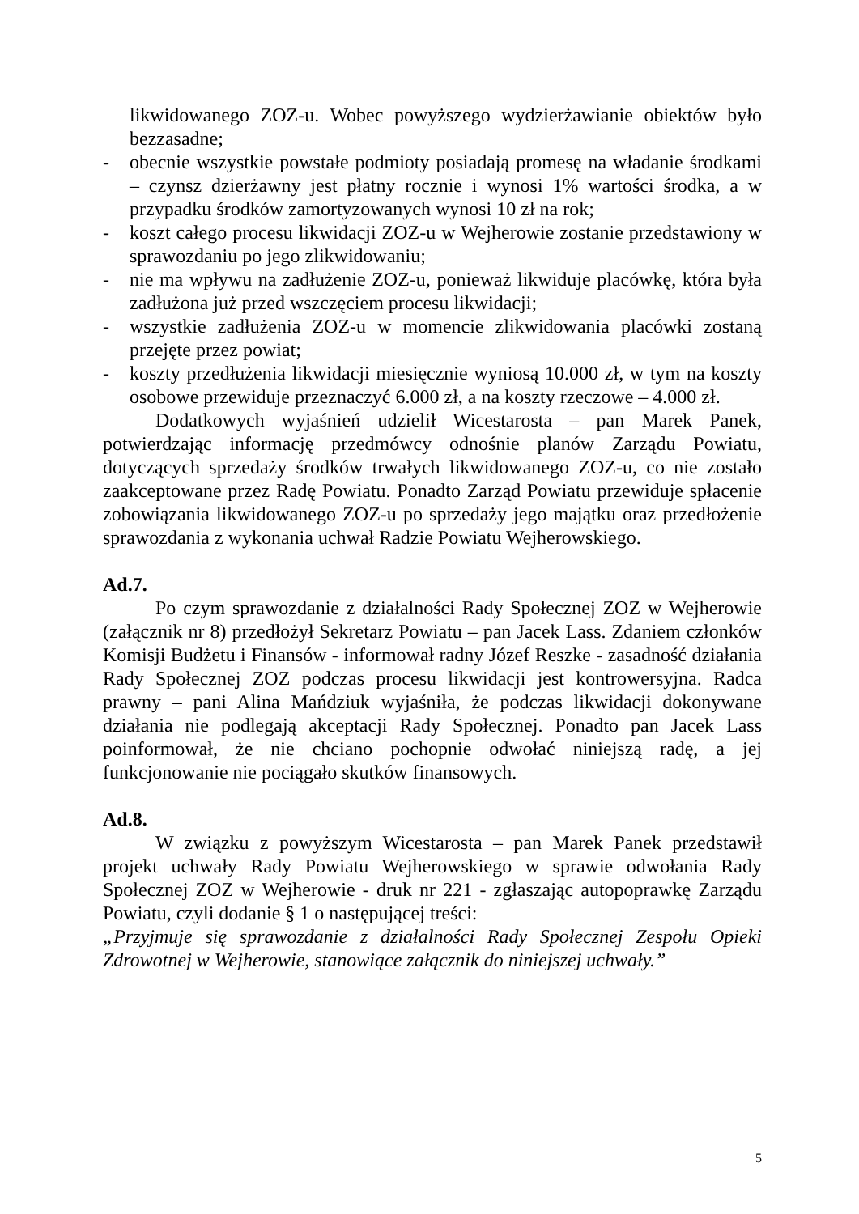likwidowanego ZOZ-u. Wobec powyższego wydzierżawianie obiektów było bezzasadne;
- obecnie wszystkie powstałe podmioty posiadają promesę na władanie środkami – czynsz dzierżawny jest płatny rocznie i wynosi 1% wartości środka, a w przypadku środków zamortyzowanych wynosi 10 zł na rok;
- koszt całego procesu likwidacji ZOZ-u w Wejherowie zostanie przedstawiony w sprawozdaniu po jego zlikwidowaniu;
- nie ma wpływu na zadłużenie ZOZ-u, ponieważ likwiduje placówkę, która była zadłużona już przed wszczęciem procesu likwidacji;
- wszystkie zadłużenia ZOZ-u w momencie zlikwidowania placówki zostaną przejęte przez powiat;
- koszty przedłużenia likwidacji miesięcznie wyniosą 10.000 zł, w tym na koszty osobowe przewiduje przeznaczyć 6.000 zł, a na koszty rzeczowe – 4.000 zł.
Dodatkowych wyjaśnień udzielił Wicestarosta – pan Marek Panek, potwierdzając informację przedmówcy odnośnie planów Zarządu Powiatu, dotyczących sprzedaży środków trwałych likwidowanego ZOZ-u, co nie zostało zaakceptowane przez Radę Powiatu. Ponadto Zarząd Powiatu przewiduje spłacenie zobowiązania likwidowanego ZOZ-u po sprzedaży jego majątku oraz przedłożenie sprawozdania z wykonania uchwał Radzie Powiatu Wejherowskiego.
Ad.7.
Po czym sprawozdanie z działalności Rady Społecznej ZOZ w Wejherowie (załącznik nr 8) przedłożył Sekretarz Powiatu – pan Jacek Lass. Zdaniem członków Komisji Budżetu i Finansów - informował radny Józef Reszke - zasadność działania Rady Społecznej ZOZ podczas procesu likwidacji jest kontrowersyjna. Radca prawny – pani Alina Mańdziuk wyjaśniła, że podczas likwidacji dokonywane działania nie podlegają akceptacji Rady Społecznej. Ponadto pan Jacek Lass poinformował, że nie chciano pochopnie odwołać niniejszą radę, a jej funkcjonowanie nie pociągało skutków finansowych.
Ad.8.
W związku z powyższym Wicestarosta – pan Marek Panek przedstawił projekt uchwały Rady Powiatu Wejherowskiego w sprawie odwołania Rady Społecznej ZOZ w Wejherowie - druk nr 221 - zgłaszając autopoprawkę Zarządu Powiatu, czyli dodanie § 1 o następującej treści:
„Przyjmuje się sprawozdanie z działalności Rady Społecznej Zespołu Opieki Zdrowotnej w Wejherowie, stanowiące załącznik do niniejszej uchwały.”
5